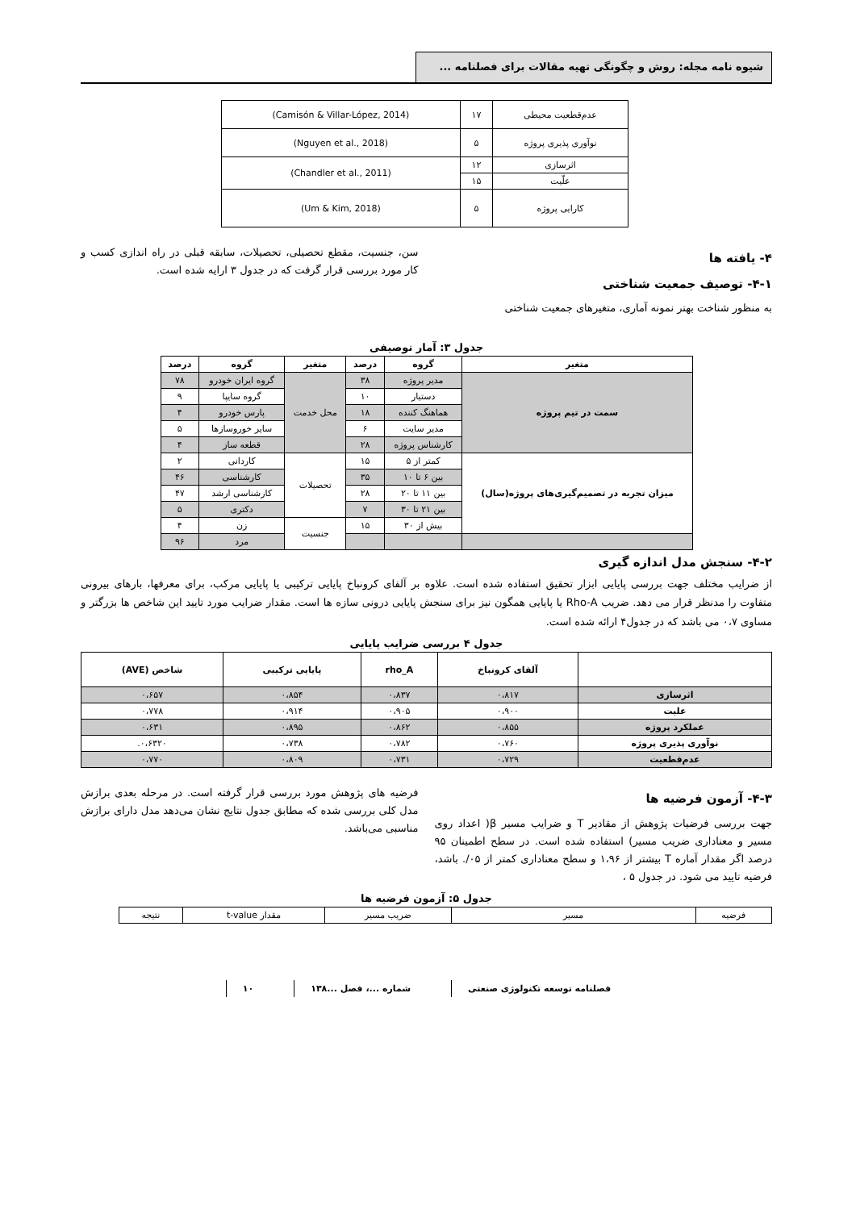شیوه نامه مجله: روش و چگونگی تهیه مقالات برای فصلنامه ...
| عدم‌قطعیت محیطی | ۱۷ | (Camisón & Villar-López, 2014) |
| نوآوری پذیری پروژه | ۵ | (Nguyen et al., 2018) |
| اثرسازی | ۱۲ | (Chandler et al., 2011) |
| علّیت | ۱۵ | |
| کارایی پروژه | ۵ | (Um & Kim, 2018) |
۴- یافته ها
۴-۱- توصیف جمعیت شناختی
به منظور شناخت بهتر نمونه آماری، متغیرهای جمعیت شناختی
سن، جنسیت، مقطع تحصیلی، تحصیلات، سابقه قبلی در راه اندازی کسب و کار مورد بررسی قرار گرفت که در جدول ۳ ارایه شده است.
جدول ۳: آمار توصیفی
| متغیر | گروه | درصد | متغیر | گروه | درصد |
| --- | --- | --- | --- | --- | --- |
| سمت در تیم پروژه | مدیر پروژه | ۳۸ | محل خدمت | گروه ایران خودرو | ۷۸ |
| | دستیار | ۱۰ | | گروه سایپا | ۹ |
| | هماهنگ کننده | ۱۸ | | پارس خودرو | ۴ |
| | مدیر سایت | ۶ | | سایر خوروسازها | ۵ |
| | کارشناس پروژه | ۲۸ | | قطعه ساز | ۴ |
| میزان تجربه در تصمیم‌گیری‌های پروژه(سال) | کمتر از ۵ | ۱۵ | تحصیلات | کاردانی | ۲ |
| | بین ۶ تا ۱۰ | ۳۵ | | کارشناسی | ۴۶ |
| | بین ۱۱ تا ۲۰ | ۲۸ | | کارشناسی ارشد | ۴۷ |
| | بین ۲۱ تا ۳۰ | ۷ | | دکتری | ۵ |
| | بیش از ۳۰ | ۱۵ | جنسیت | زن | ۴ |
| | | | | مرد | ۹۶ |
۴-۲- سنجش مدل اندازه گیری
از ضرایب مختلف جهت بررسی پایایی ابزار تحقیق استفاده شده است. علاوه بر آلفای کرونباخ پایایی ترکیبی یا پایایی مرکب، برای معرفها، بارهای بیرونی متفاوت را مدنظر قرار می دهد. ضریب Rho-A یا پایایی همگون نیز برای سنجش پایایی درونی سازه ها است. مقدار ضرایب مورد تایید این شاخص ها بزرگتر و مساوی ۰،۷ می باشد که در جدول۴ ارائه شده است.
جدول ۴ بررسی ضرایب پایایی
| | آلفای کرونباخ | rho_A | پایایی ترکیبی | شاخص (AVE) |
| --- | --- | --- | --- | --- |
| اثرسازی | ۰،۸۱۷ | ۰،۸۳۷ | ۰،۸۵۴ | ۰،۶۵۷ |
| علیت | ۰،۹۰۰ | ۰،۹۰۵ | ۰،۹۱۴ | ۰،۷۷۸ |
| عملکرد پروژه | ۰،۸۵۵ | ۰،۸۶۲ | ۰،۸۹۵ | ۰،۶۳۱ |
| نوآوری پذیری پروژه | ۰،۷۶۰ | ۰،۷۸۲ | ۰،۷۳۸ | ۰،۶۳۲۰. |
| عدم‌قطعیت | ۰،۷۲۹ | ۰،۷۳۱ | ۰،۸۰۹ | ۰،۷۷۰ |
۴-۳- آزمون فرضیه ها
جهت بررسی فرضیات پژوهش از مقادیر T و ضرایب مسیر β( اعداد روی مسیر و معناداری ضریب مسیر) استفاده شده است. در سطح اطمینان ۹۵ درصد اگر مقدار آماره T بیشتر از ۱،۹۶ و سطح معناداری کمتر از ۰۵/. باشد، فرضیه تایید می شود. در جدول ۵ ،
فرضیه های پژوهش مورد بررسی قرار گرفته است. در مرحله بعدی برازش مدل کلی بررسی شده که مطابق جدول نتایج نشان می‌دهد مدل دارای برازش مناسبی می‌باشد.
جدول ۵: آزمون فرضیه ها
| فرضیه | مسیر | ضریب مسیر | مقدار t-value | نتیجه |
فصلنامه توسعه تکنولوژی صنعتی شماره ...، فصل ...۱۳۸ ۱۰